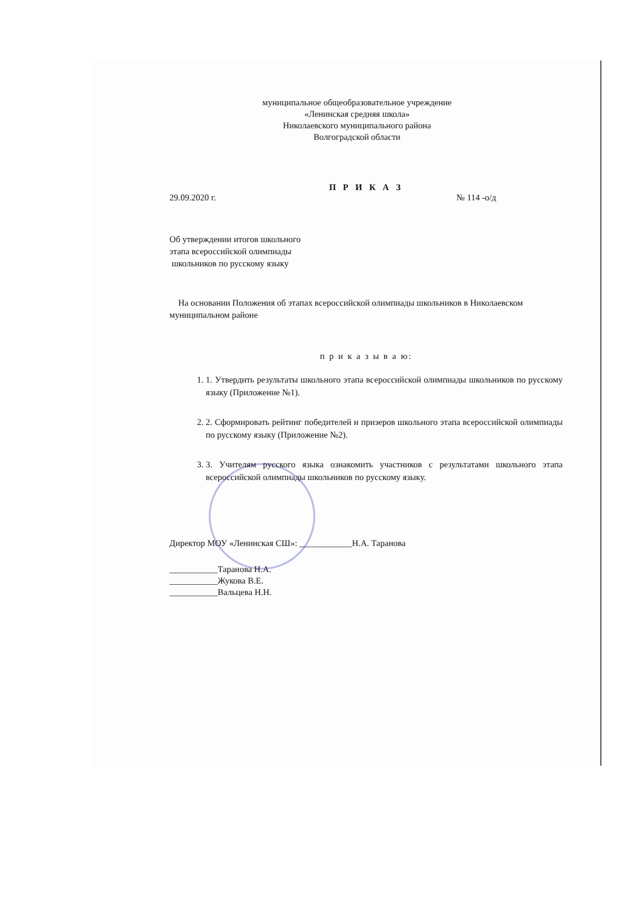муниципальное общеобразовательное учреждение
«Ленинская средняя школа»
Николаевского муниципального района
Волгоградской области
П Р И К А З
29.09.2020 г. № 114 -о/д
Об утверждении итогов школьного
этапа всероссийской олимпиады
школьников по русскому языку
На основании Положения об этапах всероссийской олимпиады школьников в Николаевском муниципальном районе
п р и к а з ы в а ю:
1. 1. Утвердить результаты школьного этапа всероссийской олимпиады школьников по русскому языку (Приложение №1).
2. 2. Сформировать рейтинг победителей и призеров школьного этапа всероссийской олимпиады по русскому языку (Приложение №2).
3. 3. Учителям русского языка ознакомить участников с результатами школьного этапа всероссийской олимпиады школьников по русскому языку.
Директор МОУ «Ленинская СШ»: ____________Н.А. Таранова
___________Таранова Н.А.
___________Жукова В.Е.
___________Вальцева Н.Н.